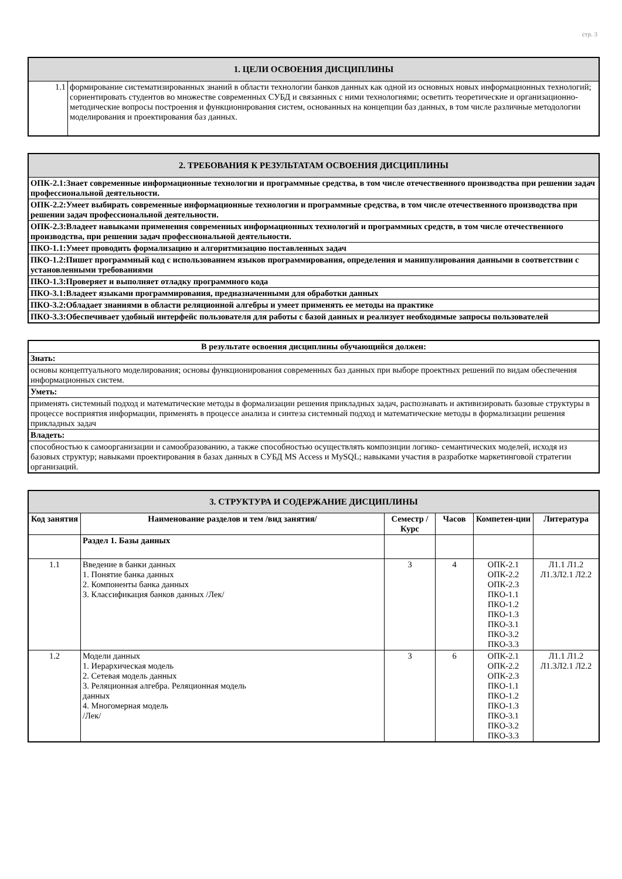стр. 3
| 1. ЦЕЛИ ОСВОЕНИЯ ДИСЦИПЛИНЫ | |
| 1.1 | формирование систематизированных знаний в области технологии банков данных как одной из основных новых информационных технологий; сориентировать студентов во множестве современных СУБД и связанных с ними технологиями; осветить теоретические и организационно-методические вопросы построения и функционирования систем, основанных на концепции баз данных, в том числе различные методологии моделирования и проектирования баз данных. |
| 2. ТРЕБОВАНИЯ К РЕЗУЛЬТАТАМ ОСВОЕНИЯ ДИСЦИПЛИНЫ |
| ОПК-2.1:Знает современные информационные технологии и программные средства, в том числе отечественного производства при решении задач профессиональной деятельности. |
| ОПК-2.2:Умеет выбирать современные информационные технологии и программные средства, в том числе отечественного производства при решении задач профессиональной деятельности. |
| ОПК-2.3:Владеет навыками применения современных информационных технологий и программных средств, в том числе отечественного производства, при решении задач профессиональной деятельности. |
| ПКО-1.1:Умеет проводить формализацию и алгоритмизацию поставленных задач |
| ПКО-1.2:Пишет программный код с использованием языков программирования, определения и манипулирования данными в соответствии с установленными требованиями |
| ПКО-1.3:Проверяет и выполняет отладку программного кода |
| ПКО-3.1:Владеет языками программирования, предназначенными для обработки данных |
| ПКО-3.2:Обладает знаниями в области реляционной алгебры и умеет применять ее методы на практике |
| ПКО-3.3:Обеспечивает удобный интерфейс пользователя для работы с базой данных и реализует необходимые запросы пользователей |
| В результате освоения дисциплины обучающийся должен: |
| Знать: |
| основы концептуального моделирования; основы функционирования современных баз данных при выборе проектных решений по видам обеспечения информационных систем. |
| Уметь: |
| применять системный подход и математические методы в формализации решения прикладных задач, распознавать и активизировать базовые структуры в процессе восприятия информации, применять в процессе анализа и синтеза системный подход и математические методы в формализации решения прикладных задач |
| Владеть: |
| способностью к самоорганизации и самообразованию, а также способностью осуществлять композиции логико- семантических моделей, исходя из базовых структур; навыками проектирования в базах данных в СУБД MS Access и MySQL; навыками участия в разработке маркетинговой стратегии организаций. |
| 3. СТРУКТУРА И СОДЕРЖАНИЕ ДИСЦИПЛИНЫ | | | | | |
| Код занятия | Наименование разделов и тем /вид занятия/ | Семестр / Курс | Часов | Компетен-ции | Литература |
| | Раздел 1. Базы данных | | | | |
| 1.1 | Введение в банки данных 1. Понятие банка данных 2. Компоненты банка данных 3. Классификация банков данных /Лек/ | 3 | 4 | ОПК-2.1 ОПК-2.2 ОПК-2.3 ПКО-1.1 ПКО-1.2 ПКО-1.3 ПКО-3.1 ПКО-3.2 ПКО-3.3 | Л1.1 Л1.2 Л1.3Л2.1 Л2.2 |
| 1.2 | Модели данных 1. Иерархическая модель 2. Сетевая модель данных 3. Реляционная алгебра. Реляционная модель данных 4. Многомерная модель /Лек/ | 3 | 6 | ОПК-2.1 ОПК-2.2 ОПК-2.3 ПКО-1.1 ПКО-1.2 ПКО-1.3 ПКО-3.1 ПКО-3.2 ПКО-3.3 | Л1.1 Л1.2 Л1.3Л2.1 Л2.2 |